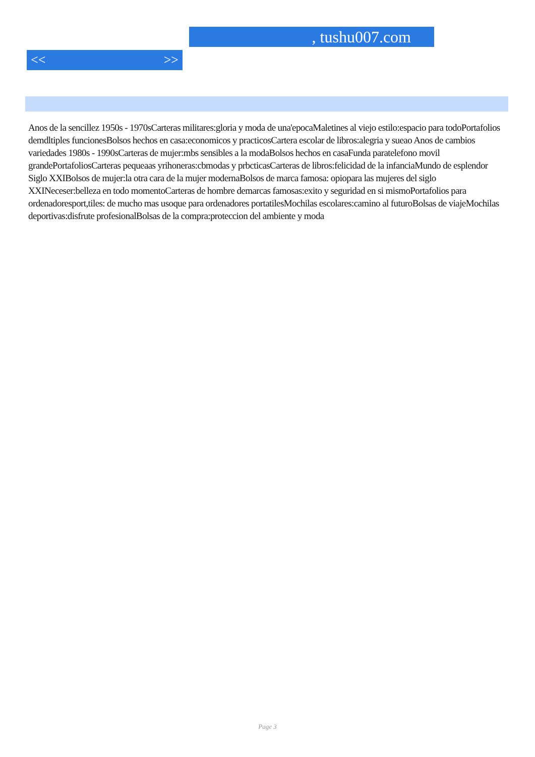, tushu007.com
<< >>
Anos de la sencillez 1950s - 1970sCarteras militares:gloria y moda de una'epocaMaletines al viejo estilo:espacio para todoPortafolios demdltiples funcionesBolsos hechos en casa:economicos y practicosCartera escolar de libros:alegria y sueao Anos de cambios variedades 1980s - 1990sCarteras de mujer:mbs sensibles a la modaBolsos hechos en casaFunda paratelefono movil grandePortafoliosCarteras pequeaas yrihoneras:cbmodas y prbcticasCarteras de libros:felicidad de la infanciaMundo de esplendor Siglo XXIBolsos de mujer:la otra cara de la mujer modernaBolsos de marca famosa: opiopara las mujeres del siglo XXINeceser:belleza en todo momentoCarteras de hombre demarcas famosas:exito y seguridad en si mismoPortafolios para ordenadoresport,tiles: de mucho mas usoque para ordenadores portatilesMochilas escolares:camino al futuroBolsas de viajeMochilas deportivas:disfrute profesionalBolsas de la compra:proteccion del ambiente y moda
Page 3